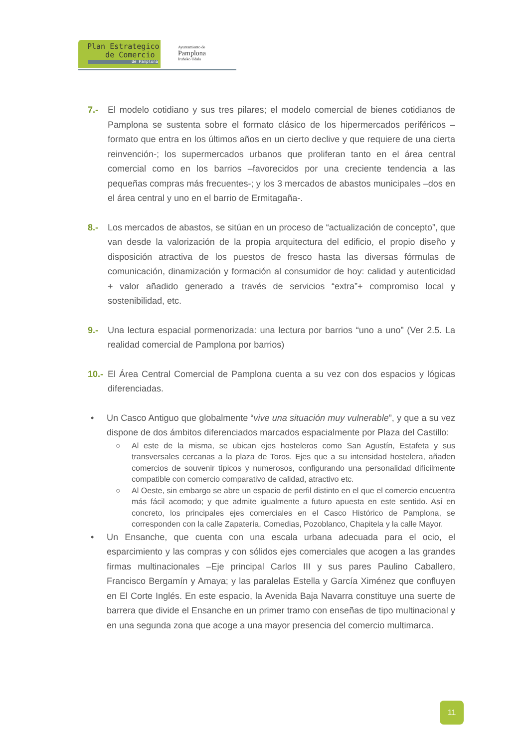Plan Estrategico
de Comercio
de Pamplona
Ayuntamiento de
Pamplona
Iruñeko Udala
7.- El modelo cotidiano y sus tres pilares; el modelo comercial de bienes cotidianos de Pamplona se sustenta sobre el formato clásico de los hipermercados periféricos –formato que entra en los últimos años en un cierto declive y que requiere de una cierta reinvención-; los supermercados urbanos que proliferan tanto en el área central comercial como en los barrios –favorecidos por una creciente tendencia a las pequeñas compras más frecuentes-; y los 3 mercados de abastos municipales –dos en el área central y uno en el barrio de Ermitagaña-.
8.- Los mercados de abastos, se sitúan en un proceso de “actualización de concepto”, que van desde la valorización de la propia arquitectura del edificio, el propio diseño y disposición atractiva de los puestos de fresco hasta las diversas fórmulas de comunicación, dinamización y formación al consumidor de hoy: calidad y autenticidad + valor añadido generado a través de servicios “extra”+ compromiso local y sostenibilidad, etc.
9.- Una lectura espacial pormenorizada: una lectura por barrios “uno a uno” (Ver 2.5. La realidad comercial de Pamplona por barrios)
10.-
El Área Central Comercial de Pamplona cuenta a su vez con dos espacios y lógicas diferenciadas.
• Un Casco Antiguo que globalmente “vive una situación muy vulnerable”, y que a su vez dispone de dos ámbitos diferenciados marcados espacialmente por Plaza del Castillo:
○ Al este de la misma, se ubican ejes hosteleros como San Agustín, Estafeta y sus transversales cercanas a la plaza de Toros. Ejes que a su intensidad hostelera, añaden comercios de souvenir típicos y numerosos, configurando una personalidad difícilmente compatible con comercio comparativo de calidad, atractivo etc.
○ Al Oeste, sin embargo se abre un espacio de perfil distinto en el que el comercio encuentra más fácil acomodo; y que admite igualmente a futuro apuesta en este sentido. Así en concreto, los principales ejes comerciales en el Casco Histórico de Pamplona, se corresponden con la calle Zapatería, Comedias, Pozoblanco, Chapitela y la calle Mayor.
• Un Ensanche, que cuenta con una escala urbana adecuada para el ocio, el esparcimiento y las compras y con sólidos ejes comerciales que acogen a las grandes firmas multinacionales –Eje principal Carlos III y sus pares Paulino Caballero, Francisco Bergamín y Amaya; y las paralelas Estella y García Ximénez que confluyen en El Corte Inglés. En este espacio, la Avenida Baja Navarra constituye una suerte de barrera que divide el Ensanche en un primer tramo con enseñas de tipo multinacional y en una segunda zona que acoge a una mayor presencia del comercio multimarca.
11